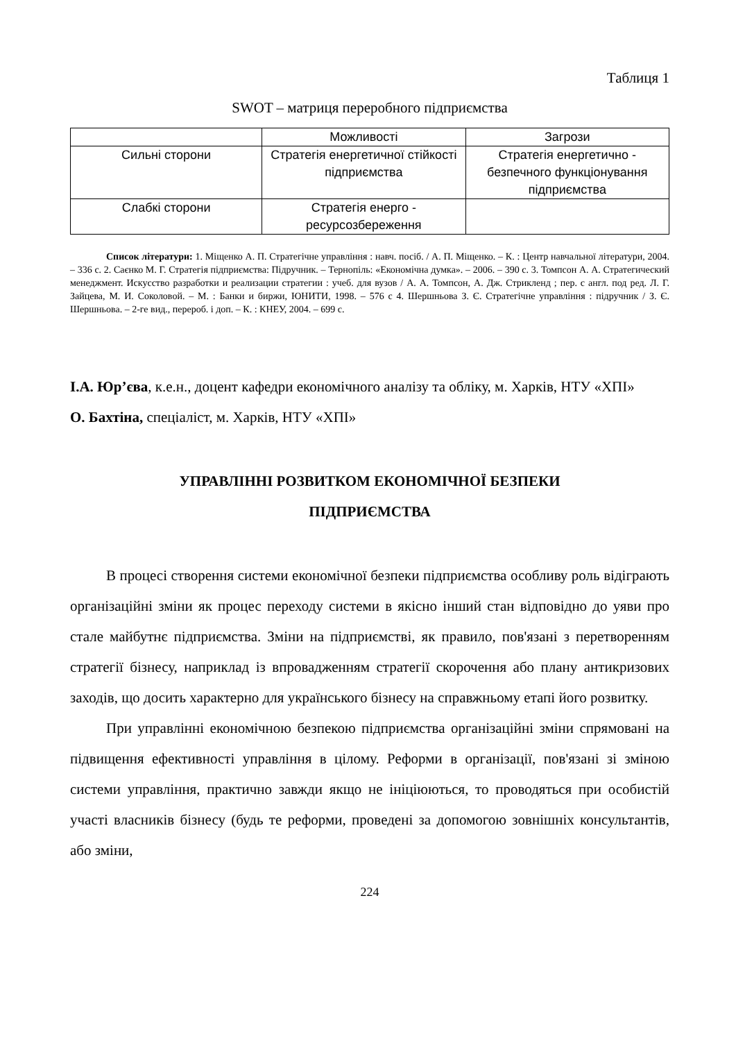Таблиця 1
SWOT – матриця переробного підприємства
| | Можливості | Загрози |
| Сильні сторони | Стратегія енергетичної стійкості підприємства | Стратегія енергетично - безпечного функціонування підприємства |
| Слабкі сторони | Стратегія енерго - ресурсозбереження | |
Список літератури: 1. Міщенко А. П. Стратегічне управління : навч. посіб. / А. П. Міщенко. – К. : Центр навчальної літератури, 2004. – 336 с. 2. Саєнко М. Г. Стратегія підприємства: Підручник. – Тернопіль: «Економічна думка». – 2006. – 390 с. 3. Томпсон А. А. Стратегический менеджмент. Искусство разработки и реализации стратегии : учеб. для вузов / А. А. Томпсон, А. Дж. Стрикленд ; пер. с англ. под ред. Л. Г. Зайцева, М. И. Соколовой. – М. : Банки и биржи, ЮНИТИ, 1998. – 576 с 4. Шершньова З. Є. Стратегічне управління : підручник / З. Є. Шершньова. – 2-ге вид., перероб. і доп. – К. : КНЕУ, 2004. – 699 с.
І.А. Юр’єва, к.е.н., доцент кафедри економічного аналізу та обліку, м. Харків, НТУ «ХПІ»
О. Бахтіна, спеціаліст, м. Харків, НТУ «ХПІ»
УПРАВЛІННІ РОЗВИТКОМ ЕКОНОМІЧНОЇ БЕЗПЕКИ
ПІДПРИЄМСТВА
В процесі створення системи економічної безпеки підприємства особливу роль відіграють організаційні зміни як процес переходу системи в якісно інший стан відповідно до уяви про стале майбутнє підприємства. Зміни на підприємстві, як правило, пов'язані з перетворенням стратегії бізнесу, наприклад із впровадженням стратегії скорочення або плану антикризових заходів, що досить характерно для українського бізнесу на справжньому етапі його розвитку.
При управлінні економічною безпекою підприємства організаційні зміни спрямовані на підвищення ефективності управління в цілому. Реформи в організації, пов'язані зі зміною системи управління, практично завжди якщо не ініціюються, то проводяться при особистій участі власників бізнесу (будь те реформи, проведені за допомогою зовнішніх консультантів, або зміни,
224